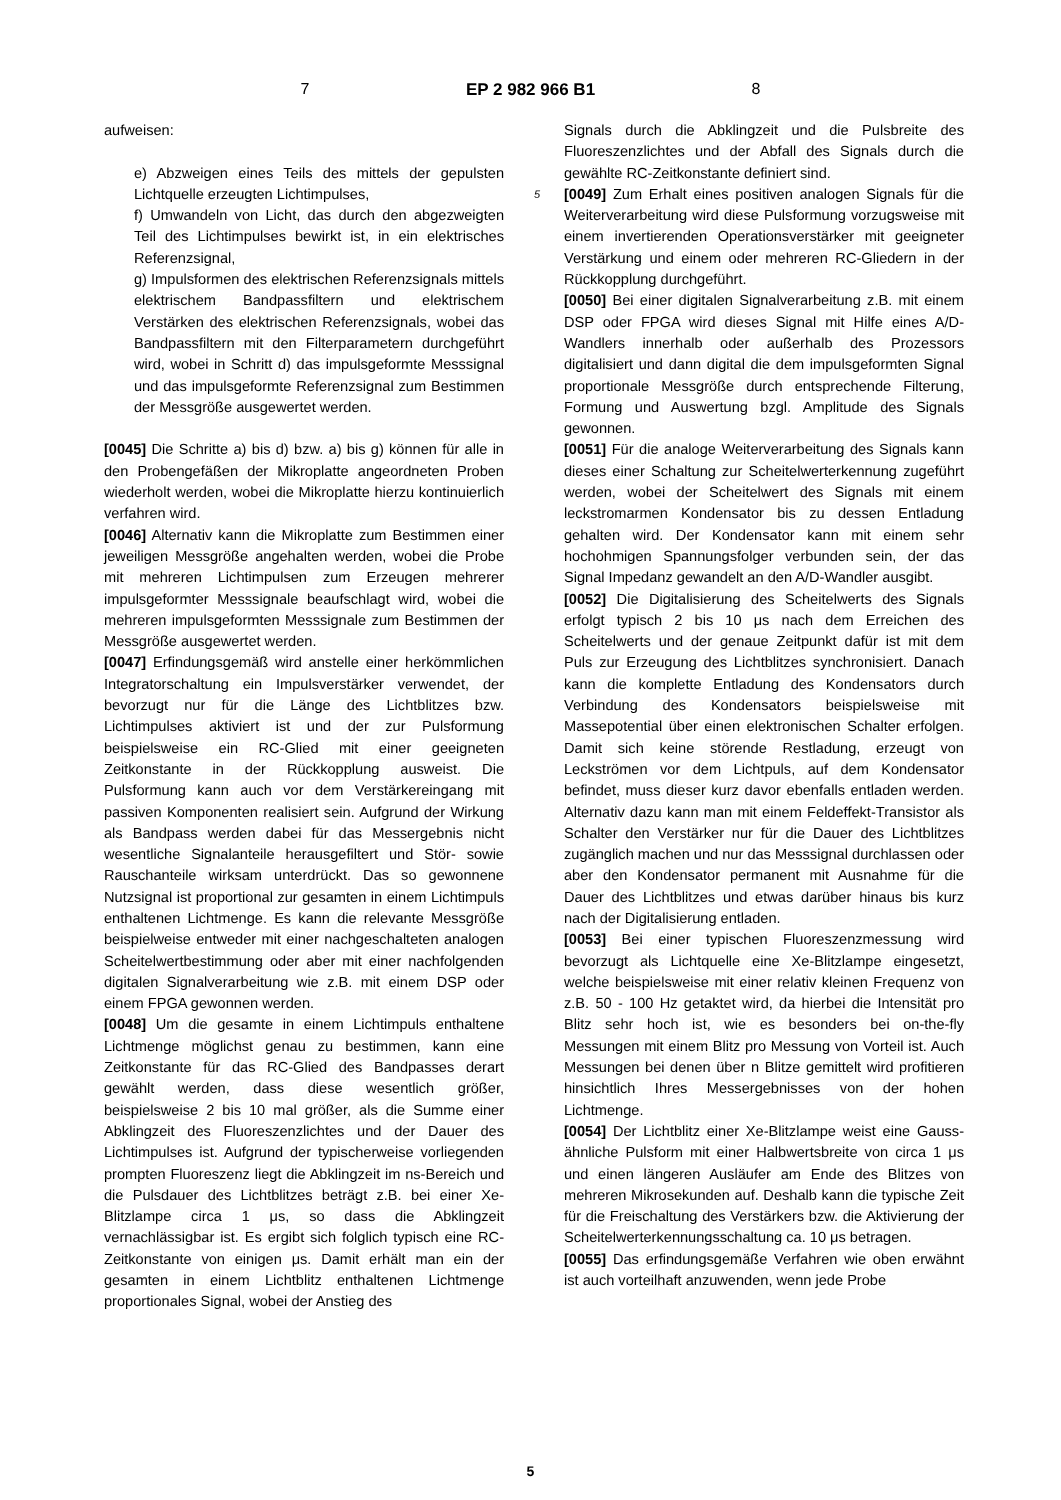7 EP 2 982 966 B1 8
aufweisen:
e) Abzweigen eines Teils des mittels der gepulsten Lichtquelle erzeugten Lichtimpulses,
f) Umwandeln von Licht, das durch den abgezweigten Teil des Lichtimpulses bewirkt ist, in ein elektrisches Referenzsignal,
g) Impulsformen des elektrischen Referenzsignals mittels elektrischem Bandpassfiltern und elektrischem Verstärken des elektrischen Referenzsignals, wobei das Bandpassfiltern mit den Filterparametern durchgeführt wird, wobei in Schritt d) das impulsgeformte Messsignal und das impulsgeformte Referenzsignal zum Bestimmen der Messgröße ausgewertet werden.
[0045] Die Schritte a) bis d) bzw. a) bis g) können für alle in den Probengefäßen der Mikroplatte angeordneten Proben wiederholt werden, wobei die Mikroplatte hierzu kontinuierlich verfahren wird.
[0046] Alternativ kann die Mikroplatte zum Bestimmen einer jeweiligen Messgröße angehalten werden, wobei die Probe mit mehreren Lichtimpulsen zum Erzeugen mehrerer impulsgeformter Messsignale beaufschlagt wird, wobei die mehreren impulsgeformten Messsignale zum Bestimmen der Messgröße ausgewertet werden.
[0047] Erfindungsgemäß wird anstelle einer herkömmlichen Integratorschaltung ein Impulsverstärker verwendet, der bevorzugt nur für die Länge des Lichtblitzes bzw. Lichtimpulses aktiviert ist und der zur Pulsformung beispielsweise ein RC-Glied mit einer geeigneten Zeitkonstante in der Rückkopplung ausweist. Die Pulsformung kann auch vor dem Verstärkereingang mit passiven Komponenten realisiert sein. Aufgrund der Wirkung als Bandpass werden dabei für das Messergebnis nicht wesentliche Signalanteile herausgefiltert und Stör- sowie Rauschanteile wirksam unterdrückt. Das so gewonnene Nutzsignal ist proportional zur gesamten in einem Lichtimpuls enthaltenen Lichtmenge. Es kann die relevante Messgröße beispielweise entweder mit einer nachgeschalteten analogen Scheitelwertbestimmung oder aber mit einer nachfolgenden digitalen Signalverarbeitung wie z.B. mit einem DSP oder einem FPGA gewonnen werden.
[0048] Um die gesamte in einem Lichtimpuls enthaltene Lichtmenge möglichst genau zu bestimmen, kann eine Zeitkonstante für das RC-Glied des Bandpasses derart gewählt werden, dass diese wesentlich größer, beispielsweise 2 bis 10 mal größer, als die Summe einer Abklingzeit des Fluoreszenzlichtes und der Dauer des Lichtimpulses ist. Aufgrund der typischerweise vorliegenden prompten Fluoreszenz liegt die Abklingzeit im ns-Bereich und die Pulsdauer des Lichtblitzes beträgt z.B. bei einer Xe- Blitzlampe circa 1 μs, so dass die Abklingzeit vernachlässigbar ist. Es ergibt sich folglich typisch eine RC-Zeitkonstante von einigen μs. Damit erhält man ein der gesamten in einem Lichtblitz enthaltenen Lichtmenge proportionales Signal, wobei der Anstieg des
Signals durch die Abklingzeit und die Pulsbreite des Fluoreszenzlichtes und der Abfall des Signals durch die gewählte RC-Zeitkonstante definiert sind.
[0049] Zum Erhalt eines positiven analogen Signals für 5 die Weiterverarbeitung wird diese Pulsformung vorzugsweise mit einem invertierenden Operationsverstärker mit geeigneter Verstärkung und einem oder mehreren RC-Gliedern in der Rückkopplung durchgeführt.
[0050] Bei einer digitalen Signalverarbeitung z.B. mit einem DSP oder FPGA wird dieses Signal mit Hilfe eines A/D-Wandlers innerhalb oder außerhalb des Prozessors digitalisiert und dann digital die dem impulsgeformten Signal proportionale Messgröße durch entsprechende Filterung, Formung und Auswertung bzgl. Amplitude des Signals gewonnen.
[0051] Für die analoge Weiterverarbeitung des Signals kann dieses einer Schaltung zur Scheitelwerterkennung zugeführt werden, wobei der Scheitelwert des Signals mit einem leckstromarmen Kondensator bis zu dessen Entladung gehalten wird. Der Kondensator kann mit einem sehr hochohmigen Spannungsfolger verbunden sein, der das Signal Impedanz gewandelt an den A/D-Wandler ausgibt.
[0052] Die Digitalisierung des Scheitelwerts des Signals erfolgt typisch 2 bis 10 μs nach dem Erreichen des Scheitelwerts und der genaue Zeitpunkt dafür ist mit dem Puls zur Erzeugung des Lichtblitzes synchronisiert. Danach kann die komplette Entladung des Kondensators durch Verbindung des Kondensators beispielsweise mit Massepotential über einen elektronischen Schalter erfolgen. Damit sich keine störende Restladung, erzeugt von Leckströmen vor dem Lichtpuls, auf dem Kondensator befindet, muss dieser kurz davor ebenfalls entladen werden. Alternativ dazu kann man mit einem Feldeffekt-Transistor als Schalter den Verstärker nur für die Dauer des Lichtblitzes zugänglich machen und nur das Messsignal durchlassen oder aber den Kondensator permanent mit Ausnahme für die Dauer des Lichtblitzes und etwas darüber hinaus bis kurz nach der Digitalisierung entladen.
[0053] Bei einer typischen Fluoreszenzmessung wird bevorzugt als Lichtquelle eine Xe-Blitzlampe eingesetzt, welche beispielsweise mit einer relativ kleinen Frequenz von z.B. 50 - 100 Hz getaktet wird, da hierbei die Intensität pro Blitz sehr hoch ist, wie es besonders bei on-the-fly Messungen mit einem Blitz pro Messung von Vorteil ist. Auch Messungen bei denen über n Blitze gemittelt wird profitieren hinsichtlich Ihres Messergebnisses von der hohen Lichtmenge.
[0054] Der Lichtblitz einer Xe-Blitzlampe weist eine Gauss-ähnliche Pulsform mit einer Halbwertsbreite von circa 1 μs und einen längeren Ausläufer am Ende des Blitzes von mehreren Mikrosekunden auf. Deshalb kann die typische Zeit für die Freischaltung des Verstärkers bzw. die Aktivierung der Scheitelwerterkennungsschaltung ca. 10 μs betragen.
[0055] Das erfindungsgemäße Verfahren wie oben erwähnt ist auch vorteilhaft anzuwenden, wenn jede Probe
5